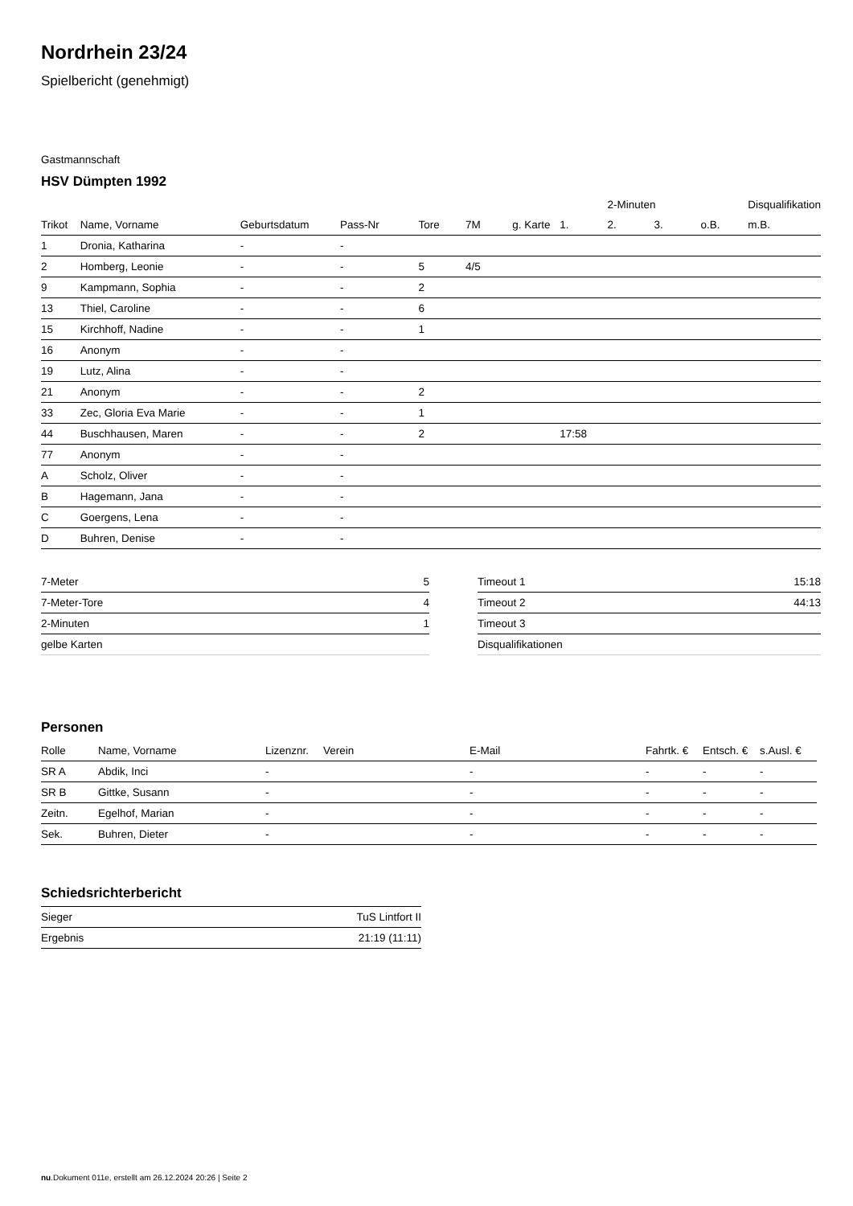Nordrhein 23/24
Spielbericht (genehmigt)
Gastmannschaft
HSV Dümpten 1992
| | | | | | | | | 2-Minuten | | | Disqualifikation |
| --- | --- | --- | --- | --- | --- | --- | --- | --- | --- | --- | --- |
| Trikot | Name, Vorname | Geburtsdatum | Pass-Nr | Tore | 7M | g. Karte | 1. | 2. | 3. | o.B. | m.B. |
| 1 | Dronia, Katharina | - | - | | | | | | | | |
| 2 | Homberg, Leonie | - | - | 5 | 4/5 | | | | | | |
| 9 | Kampmann, Sophia | - | - | 2 | | | | | | | |
| 13 | Thiel, Caroline | - | - | 6 | | | | | | | |
| 15 | Kirchhoff, Nadine | - | - | 1 | | | | | | | |
| 16 | Anonym | - | - | | | | | | | | |
| 19 | Lutz, Alina | - | - | | | | | | | | |
| 21 | Anonym | - | - | 2 | | | | | | | |
| 33 | Zec, Gloria Eva Marie | - | - | 1 | | | | | | | |
| 44 | Buschhausen, Maren | - | - | 2 | | | 17:58 | | | | |
| 77 | Anonym | - | - | | | | | | | | |
| A | Scholz, Oliver | - | - | | | | | | | | |
| B | Hagemann, Jana | - | - | | | | | | | | |
| C | Goergens, Lena | - | - | | | | | | | | |
| D | Buhren, Denise | - | - | | | | | | | | |
| 7-Meter | 5 |
| 7-Meter-Tore | 4 |
| 2-Minuten | 1 |
| gelbe Karten | |
| Timeout 1 | 15:18 |
| Timeout 2 | 44:13 |
| Timeout 3 | |
| Disqualifikationen | |
Personen
| Rolle | Name, Vorname | Lizenznr. | Verein | E-Mail | Fahrtk. € | Entsch. € | s.Ausl. € |
| --- | --- | --- | --- | --- | --- | --- | --- |
| SR A | Abdik, Inci | - | | - | - | - | - |
| SR B | Gittke, Susann | - | | - | - | - | - |
| Zeitn. | Egelhof, Marian | - | | - | - | - | - |
| Sek. | Buhren, Dieter | - | | - | - | - | - |
Schiedsrichterbericht
| Sieger | TuS Lintfort II |
| Ergebnis | 21:19 (11:11) |
nu.Dokument 011e, erstellt am 26.12.2024 20:26 | Seite 2